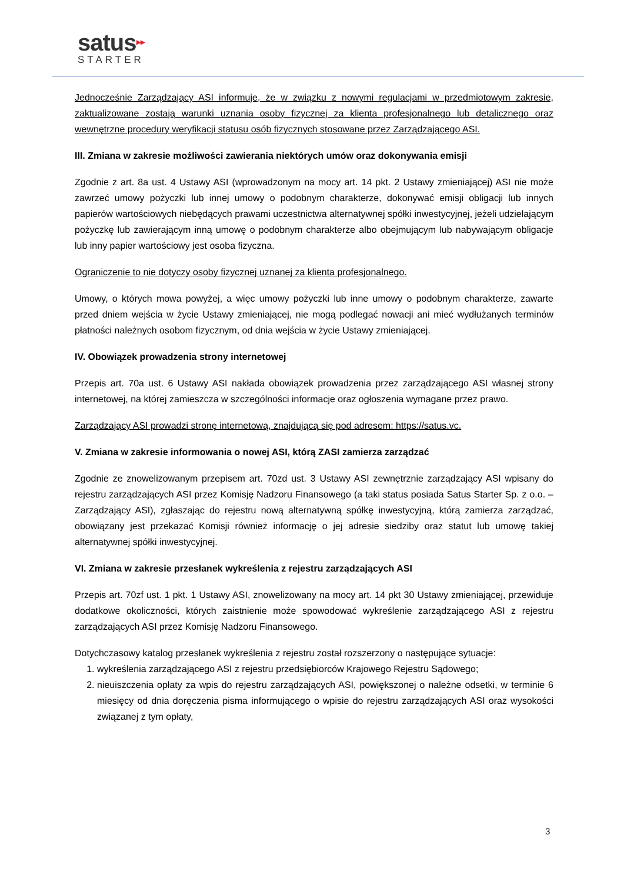satus▶▶
STARTER
Jednocześnie Zarządzający ASI informuje, że w związku z nowymi regulacjami w przedmiotowym zakresie, zaktualizowane zostają warunki uznania osoby fizycznej za klienta profesjonalnego lub detalicznego oraz wewnętrzne procedury weryfikacji statusu osób fizycznych stosowane przez Zarządzającego ASI.
III. Zmiana w zakresie możliwości zawierania niektórych umów oraz dokonywania emisji
Zgodnie z art. 8a ust. 4 Ustawy ASI (wprowadzonym na mocy art. 14 pkt. 2 Ustawy zmieniającej) ASI nie może zawrzeć umowy pożyczki lub innej umowy o podobnym charakterze, dokonywać emisji obligacji lub innych papierów wartościowych niebędących prawami uczestnictwa alternatywnej spółki inwestycyjnej, jeżeli udzielającym pożyczkę lub zawierającym inną umowę o podobnym charakterze albo obejmującym lub nabywającym obligacje lub inny papier wartościowy jest osoba fizyczna.
Ograniczenie to nie dotyczy osoby fizycznej uznanej za klienta profesjonalnego.
Umowy, o których mowa powyżej, a więc umowy pożyczki lub inne umowy o podobnym charakterze, zawarte przed dniem wejścia w życie Ustawy zmieniającej, nie mogą podlegać nowacji ani mieć wydłużanych terminów płatności należnych osobom fizycznym, od dnia wejścia w życie Ustawy zmieniającej.
IV. Obowiązek prowadzenia strony internetowej
Przepis art. 70a ust. 6 Ustawy ASI nakłada obowiązek prowadzenia przez zarządzającego ASI własnej strony internetowej, na której zamieszcza w szczególności informacje oraz ogłoszenia wymagane przez prawo.
Zarządzający ASI prowadzi stronę internetową, znajdującą się pod adresem: https://satus.vc.
V. Zmiana w zakresie informowania o nowej ASI, którą ZASI zamierza zarządzać
Zgodnie ze znowelizowanym przepisem art. 70zd ust. 3 Ustawy ASI zewnętrznie zarządzający ASI wpisany do rejestru zarządzających ASI przez Komisję Nadzoru Finansowego (a taki status posiada Satus Starter Sp. z o.o. – Zarządzający ASI), zgłaszając do rejestru nową alternatywną spółkę inwestycyjną, którą zamierza zarządzać, obowiązany jest przekazać Komisji również informację o jej adresie siedziby oraz statut lub umowę takiej alternatywnej spółki inwestycyjnej.
VI. Zmiana w zakresie przesłanek wykreślenia z rejestru zarządzających ASI
Przepis art. 70zf ust. 1 pkt. 1 Ustawy ASI, znowelizowany na mocy art. 14 pkt 30 Ustawy zmieniającej, przewiduje dodatkowe okoliczności, których zaistnienie może spowodować wykreślenie zarządzającego ASI z rejestru zarządzających ASI przez Komisję Nadzoru Finansowego.
Dotychczasowy katalog przesłanek wykreślenia z rejestru został rozszerzony o następujące sytuacje:
1. wykreślenia zarządzającego ASI z rejestru przedsiębiorców Krajowego Rejestru Sądowego;
2. nieuiszczenia opłaty za wpis do rejestru zarządzających ASI, powiększonej o należne odsetki, w terminie 6 miesięcy od dnia doręczenia pisma informującego o wpisie do rejestru zarządzających ASI oraz wysokości związanej z tym opłaty,
3